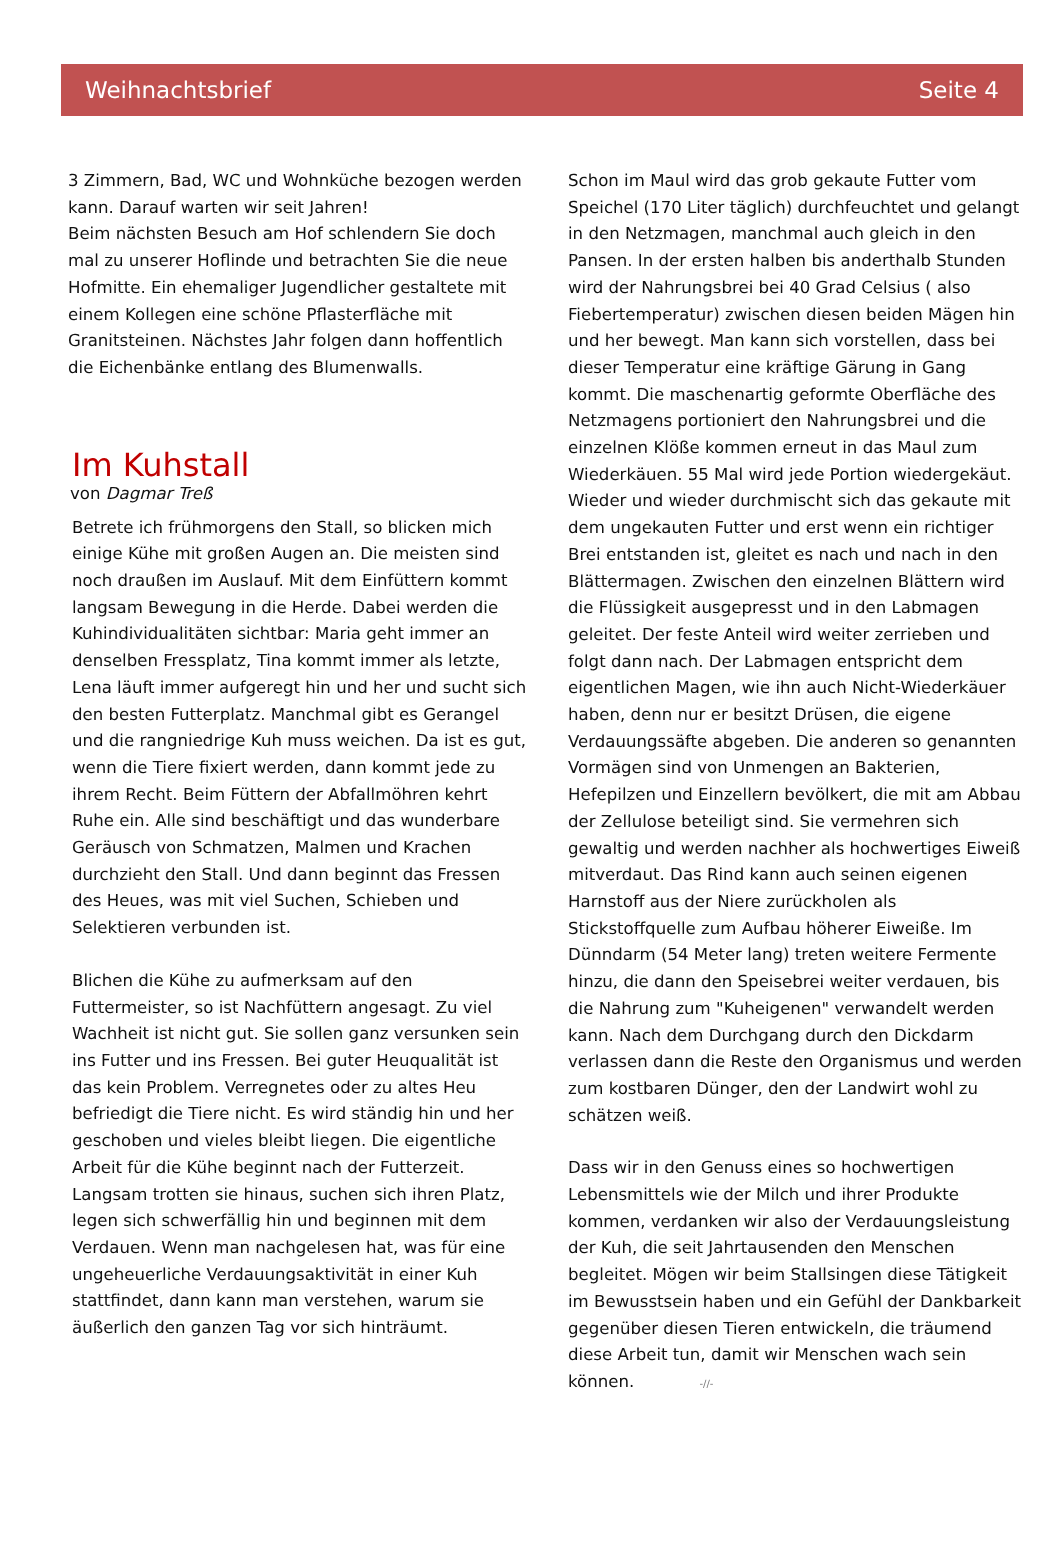Weihnachtsbrief Seite 4
3 Zimmern, Bad, WC und Wohnküche bezogen werden kann. Darauf warten wir seit Jahren!
Beim nächsten Besuch am Hof schlendern Sie doch mal zu unserer Hoflinde und betrachten Sie die neue Hofmitte. Ein ehemaliger Jugendlicher gestaltete mit einem Kollegen eine schöne Pflasterfläche mit Granitsteinen. Nächstes Jahr folgen dann hoffentlich die Eichenbänke entlang des Blumenwalls.
Im Kuhstall
von Dagmar Treß
Betrete ich frühmorgens den Stall, so blicken mich einige Kühe mit großen Augen an. Die meisten sind noch draußen im Auslauf. Mit dem Einfüttern kommt langsam Bewegung in die Herde. Dabei werden die Kuhindividualitäten sichtbar: Maria geht immer an denselben Fressplatz, Tina kommt immer als letzte, Lena läuft immer aufgeregt hin und her und sucht sich den besten Futterplatz. Manchmal gibt es Gerangel und die rangniedrige Kuh muss weichen. Da ist es gut, wenn die Tiere fixiert werden, dann kommt jede zu ihrem Recht. Beim Füttern der Abfallmöhren kehrt Ruhe ein. Alle sind beschäftigt und das wunderbare Geräusch von Schmatzen, Malmen und Krachen durchzieht den Stall. Und dann beginnt das Fressen des Heues, was mit viel Suchen, Schieben und Selektieren verbunden ist.
Blichen die Kühe zu aufmerksam auf den Futtermeister, so ist Nachfüttern angesagt. Zu viel Wachheit ist nicht gut. Sie sollen ganz versunken sein ins Futter und ins Fressen. Bei guter Heuqualität ist das kein Problem. Verregnetes oder zu altes Heu befriedigt die Tiere nicht. Es wird ständig hin und her geschoben und vieles bleibt liegen. Die eigentliche Arbeit für die Kühe beginnt nach der Futterzeit. Langsam trotten sie hinaus, suchen sich ihren Platz, legen sich schwerfällig hin und beginnen mit dem Verdauen. Wenn man nachgelesen hat, was für eine ungeheuerliche Verdauungsaktivität in einer Kuh stattfindet, dann kann man verstehen, warum sie äußerlich den ganzen Tag vor sich hinträumt.
Schon im Maul wird das grob gekaute Futter vom Speichel (170 Liter täglich) durchfeuchtet und gelangt in den Netzmagen, manchmal auch gleich in den Pansen. In der ersten halben bis anderthalb Stunden wird der Nahrungsbrei bei 40 Grad Celsius ( also Fiebertemperatur) zwischen diesen beiden Mägen hin und her bewegt. Man kann sich vorstellen, dass bei dieser Temperatur eine kräftige Gärung in Gang kommt. Die maschenartig geformte Oberfläche des Netzmagens portioniert den Nahrungsbrei und die einzelnen Klöße kommen erneut in das Maul zum Wiederkäuen. 55 Mal wird jede Portion wiedergekäut. Wieder und wieder durchmischt sich das gekaute mit dem ungekauten Futter und erst wenn ein richtiger Brei entstanden ist, gleitet es nach und nach in den Blättermagen. Zwischen den einzelnen Blättern wird die Flüssigkeit ausgepresst und in den Labmagen geleitet. Der feste Anteil wird weiter zerrieben und folgt dann nach. Der Labmagen entspricht dem eigentlichen Magen, wie ihn auch Nicht-Wiederkäuer haben, denn nur er besitzt Drüsen, die eigene Verdauungssäfte abgeben. Die anderen so genannten Vormägen sind von Unmengen an Bakterien, Hefepilzen und Einzellern bevölkert, die mit am Abbau der Zellulose beteiligt sind. Sie vermehren sich gewaltig und werden nachher als hochwertiges Eiweiß mitverdaut. Das Rind kann auch seinen eigenen Harnstoff aus der Niere zurückholen als Stickstoffquelle zum Aufbau höherer Eiweiße. Im Dünndarm (54 Meter lang) treten weitere Fermente hinzu, die dann den Speisebrei weiter verdauen, bis die Nahrung zum "Kuheigenen" verwandelt werden kann. Nach dem Durchgang durch den Dickdarm verlassen dann die Reste den Organismus und werden zum kostbaren Dünger, den der Landwirt wohl zu schätzen weiß.
Dass wir in den Genuss eines so hochwertigen Lebensmittels wie der Milch und ihrer Produkte kommen, verdanken wir also der Verdauungsleistung der Kuh, die seit Jahrtausenden den Menschen begleitet. Mögen wir beim Stallsingen diese Tätigkeit im Bewusstsein haben und ein Gefühl der Dankbarkeit gegenüber diesen Tieren entwickeln, die träumend diese Arbeit tun, damit wir Menschen wach sein können. -//-